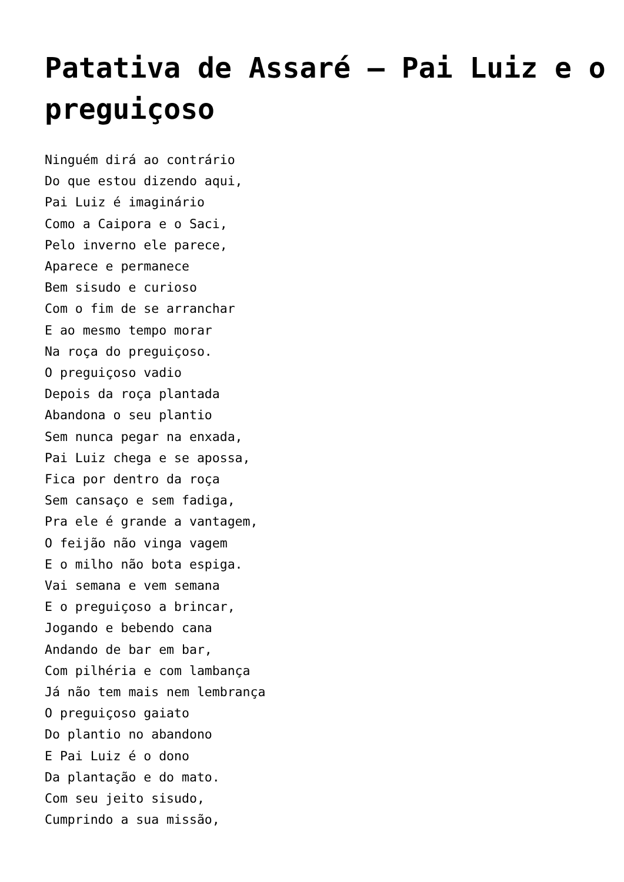Patativa de Assaré – Pai Luiz e o preguiçoso
Ninguém dirá ao contrário
Do que estou dizendo aqui,
Pai Luiz é imaginário
Como a Caipora e o Saci,
Pelo inverno ele parece,
Aparece e permanece
Bem sisudo e curioso
Com o fim de se arranchar
E ao mesmo tempo morar
Na roça do preguiçoso.
O preguiçoso vadio
Depois da roça plantada
Abandona o seu plantio
Sem nunca pegar na enxada,
Pai Luiz chega e se apossa,
Fica por dentro da roça
Sem cansaço e sem fadiga,
Pra ele é grande a vantagem,
O feijão não vinga vagem
E o milho não bota espiga.
Vai semana e vem semana
E o preguiçoso a brincar,
Jogando e bebendo cana
Andando de bar em bar,
Com pilhéria e com lambança
Já não tem mais nem lembrança
O preguiçoso gaiato
Do plantio no abandono
E Pai Luiz é o dono
Da plantação e do mato.
Com seu jeito sisudo,
Cumprindo a sua missão,